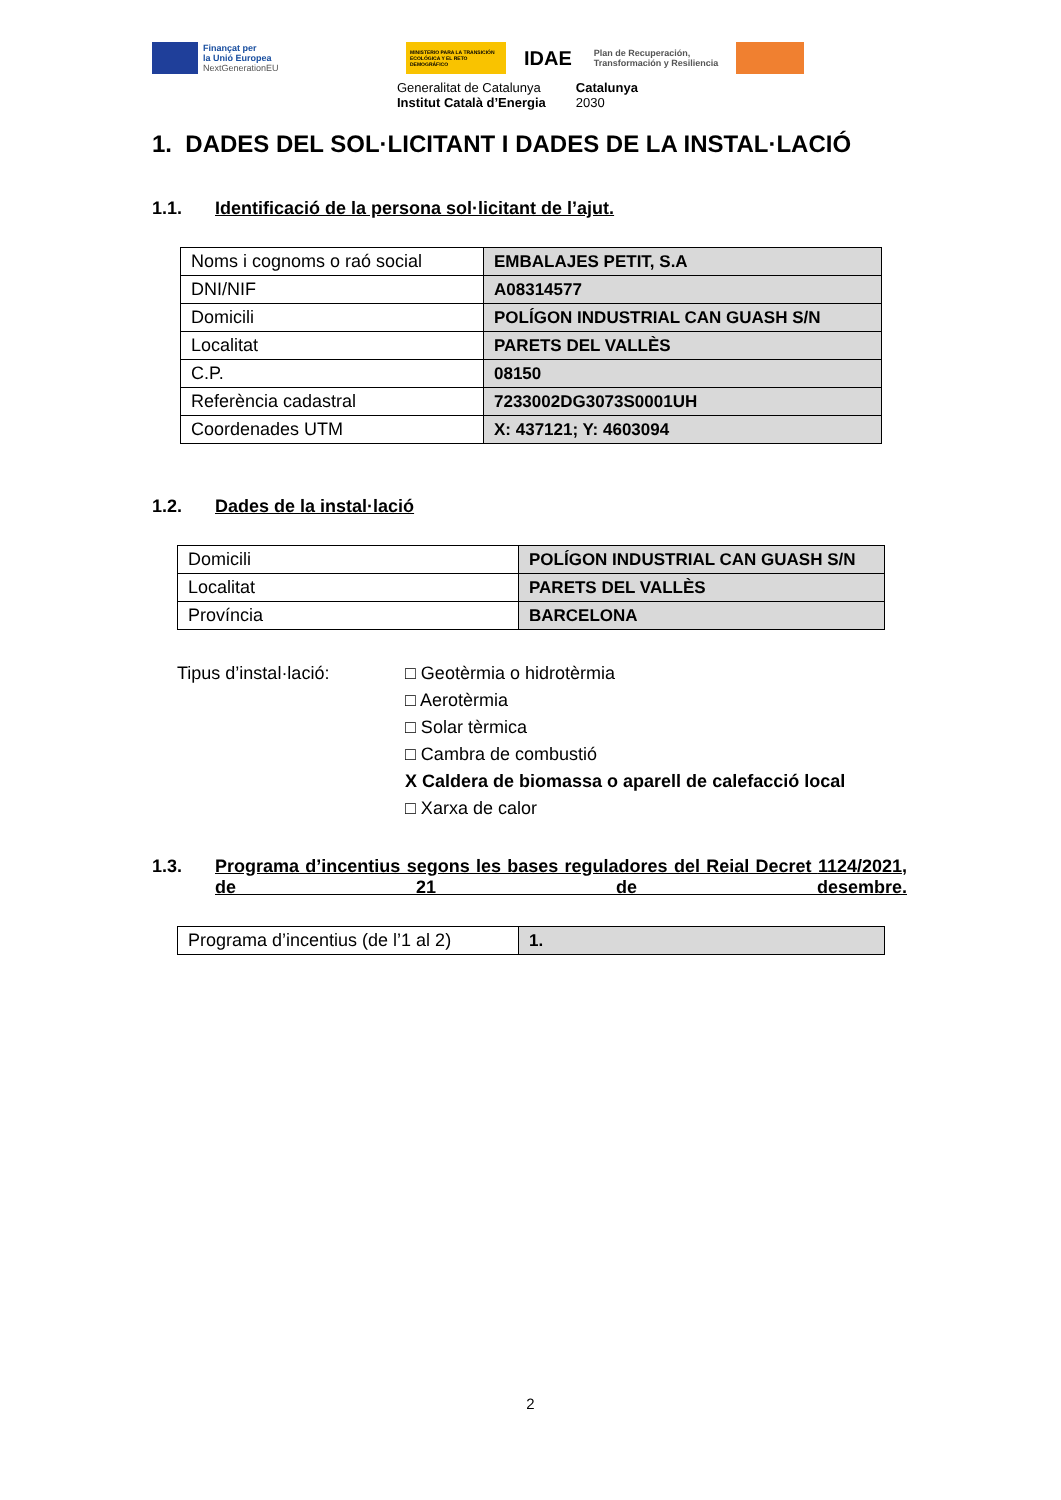Finançat per
la Unió Europea
NextGenerationEU
MINISTERIO PARA LA TRANSICIÓN ECOLÓGICA Y EL RETO DEMOGRÁFICO
IDAE
Plan de Recuperación,
Transformación y Resiliencia
Generalitat de Catalunya
Institut Català d’Energia
Catalunya
2030
1. DADES DEL SOL·LICITANT I DADES DE LA INSTAL·LACIÓ
1.1. Identificació de la persona sol·licitant de l’ajut.
| Noms i cognoms o raó social | EMBALAJES PETIT, S.A |
| DNI/NIF | A08314577 |
| Domicili | POLÍGON INDUSTRIAL CAN GUASH S/N |
| Localitat | PARETS DEL VALLÈS |
| C.P. | 08150 |
| Referència cadastral | 7233002DG3073S0001UH |
| Coordenades UTM | X: 437121; Y: 4603094 |
1.2. Dades de la instal·lació
| Domicili | POLÍGON INDUSTRIAL CAN GUASH S/N |
| Localitat | PARETS DEL VALLÈS |
| Província | BARCELONA |
Tipus d’instal·lació: □ Geotèrmia o hidrotèrmia
□ Aerotèrmia
□ Solar tèrmica
□ Cambra de combustió
X Caldera de biomassa o aparell de calefacció local
□ Xarxa de calor
1.3. Programa d’incentius segons les bases reguladores del Reial Decret 1124/2021, de 21 de desembre.
| Programa d’incentius (de l’1 al 2) | 1. |
2